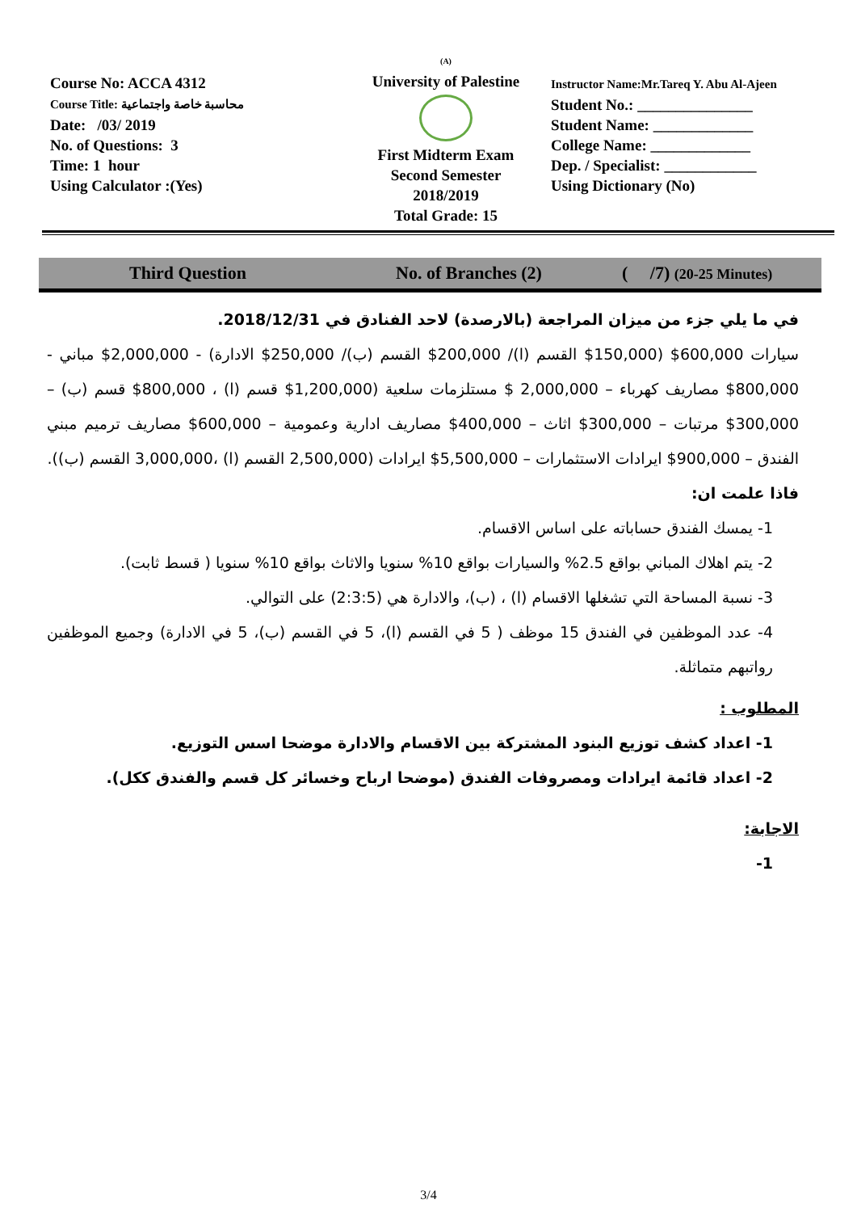Course No: ACCA 4312
Course Title: محاسبة خاصة واجتماعية
Date: /03/ 2019
No. of Questions: 3
Time: 1 hour
Using Calculator :(Yes)
(A)
University of Palestine
First Midterm Exam
Second Semester
2018/2019
Total Grade: 15
Instructor Name:Mr.Tareq Y. Abu Al-Ajeen
Student No.: _______________
Student Name: _____________
College Name: _____________
Dep. / Specialist: ____________
Using Dictionary (No)
Third Question No. of Branches (2) ( /7) (20-25 Minutes)
في ما يلي جزء من ميزان المراجعة (بالارصدة) لاحد الفنادق في 2018/12/31.
سيارات 600,000$ (150,000$ القسم (ا)/ 200,000$ القسم (ب)/ 250,000$ الادارة) - 2,000,000$ مباني - 800,000$ مصاريف كهرباء – 2,000,000 $ مستلزمات سلعية (1,200,000$ قسم (ا) ، 800,000$ قسم (ب) – 300,000$ مرتبات – 300,000$ اثاث – 400,000$ مصاريف ادارية وعمومية – 600,000$ مصاريف ترميم مبني الفندق – 900,000$ ايرادات الاستثمارات – 5,500,000$ ايرادات (2,500,000 القسم (ا) ،3,000,000 القسم (ب)).
فاذا علمت ان:
1- يمسك الفندق حساباته على اساس الاقسام.
2- يتم اهلاك المباني بواقع 2.5% والسيارات بواقع 10% سنويا والاثاث بواقع 10% سنويا ( قسط ثابت).
3- نسبة المساحة التي تشغلها الاقسام (ا) ، (ب)، والادارة هي (2:3:5) على التوالي.
4- عدد الموظفين في الفندق 15 موظف ( 5 في القسم (ا)، 5 في القسم (ب)، 5 في الادارة) وجميع الموظفين رواتبهم متماثلة.
المطلوب :
1- اعداد كشف توزيع البنود المشتركة بين الاقسام والادارة موضحا اسس التوزيع.
2- اعداد قائمة ايرادات ومصروفات الفندق (موضحا ارباح وخسائر كل قسم والفندق ككل).
الاجابة:
1-
3/4